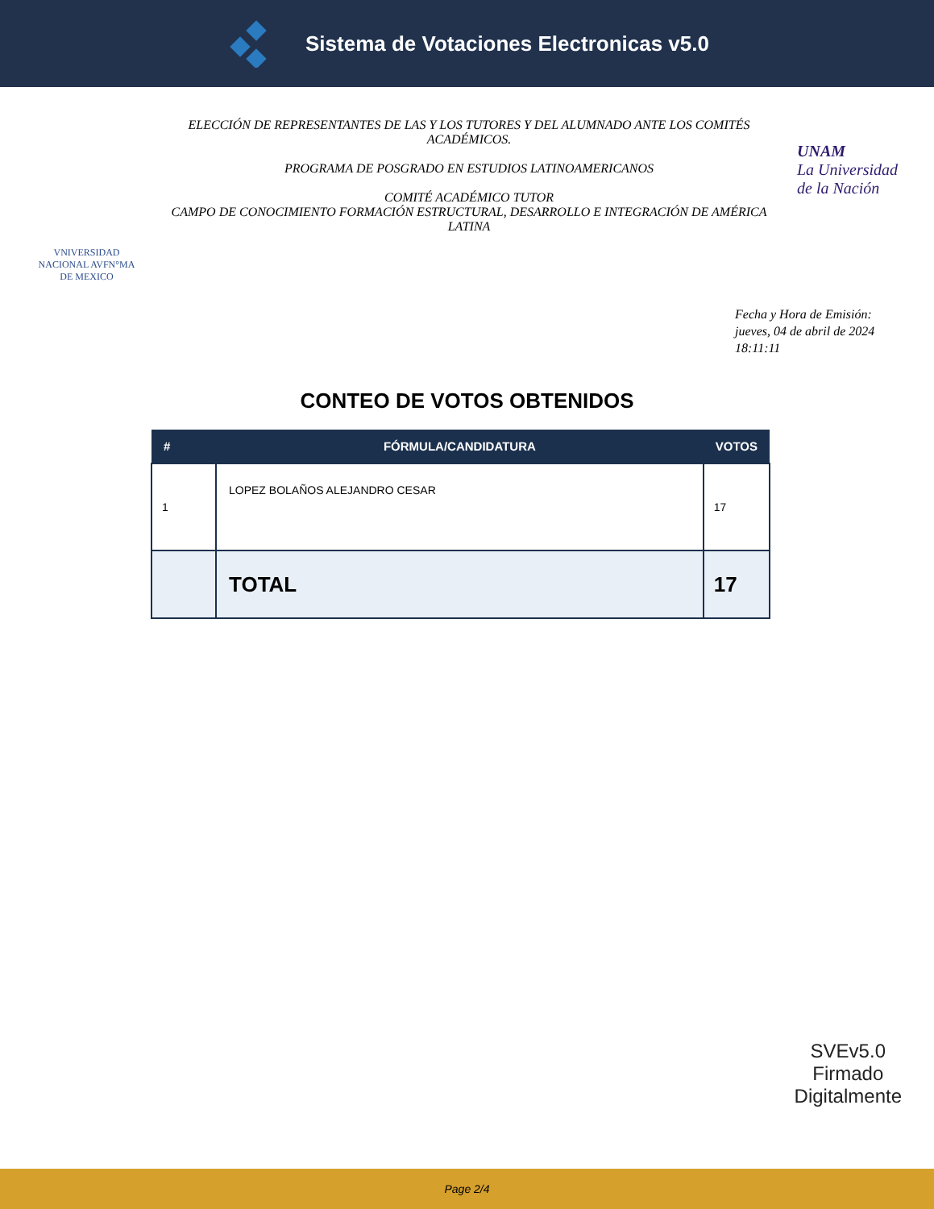Sistema de Votaciones Electronicas v5.0
VNIVERSIDAD NACIONAL AVFN°MA DE MEXICO
ELECCIÓN DE REPRESENTANTES DE LAS Y LOS TUTORES Y DEL ALUMNADO ANTE LOS COMITÉS ACADÉMICOS.
PROGRAMA DE POSGRADO EN ESTUDIOS LATINOAMERICANOS
COMITÉ ACADÉMICO TUTOR
CAMPO DE CONOCIMIENTO FORMACIÓN ESTRUCTURAL, DESARROLLO E INTEGRACIÓN DE AMÉRICA LATINA
UNAM
La Universidad de la Nación
Fecha y Hora de Emisión:
jueves, 04 de abril de 2024
18:11:11
CONTEO DE VOTOS OBTENIDOS
| # | FÓRMULA/CANDIDATURA | VOTOS |
| --- | --- | --- |
| 1 | LOPEZ BOLAÑOS ALEJANDRO CESAR | 17 |
| | TOTAL | 17 |
SVEv5.0
Firmado
Digitalmente
Page 2/4